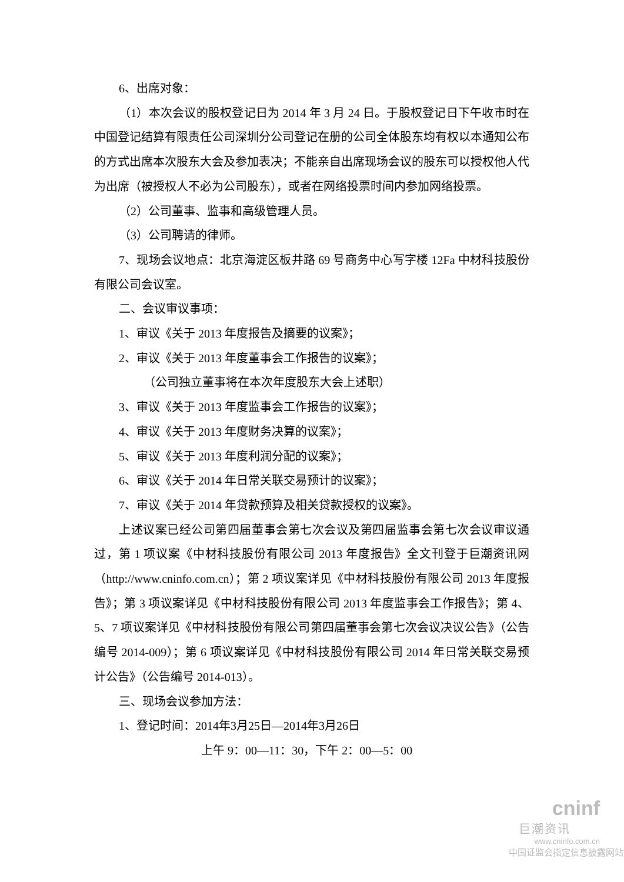6、出席对象：
（1）本次会议的股权登记日为 2014 年 3 月 24 日。于股权登记日下午收市时在中国登记结算有限责任公司深圳分公司登记在册的公司全体股东均有权以本通知公布的方式出席本次股东大会及参加表决；不能亲自出席现场会议的股东可以授权他人代为出席（被授权人不必为公司股东），或者在网络投票时间内参加网络投票。
（2）公司董事、监事和高级管理人员。
（3）公司聘请的律师。
7、现场会议地点：北京海淀区板井路 69 号商务中心写字楼 12Fa 中材科技股份有限公司会议室。
二、会议审议事项：
1、审议《关于 2013 年度报告及摘要的议案》；
2、审议《关于 2013 年度董事会工作报告的议案》；
（公司独立董事将在本次年度股东大会上述职）
3、审议《关于 2013 年度监事会工作报告的议案》；
4、审议《关于 2013 年度财务决算的议案》；
5、审议《关于 2013 年度利润分配的议案》；
6、审议《关于 2014 年日常关联交易预计的议案》；
7、审议《关于 2014 年贷款预算及相关贷款授权的议案》。
上述议案已经公司第四届董事会第七次会议及第四届监事会第七次会议审议通过，第 1 项议案《中材科技股份有限公司 2013 年度报告》全文刊登于巨潮资讯网（http://www.cninfo.com.cn）；第 2 项议案详见《中材科技股份有限公司 2013 年度报告》；第 3 项议案详见《中材科技股份有限公司 2013 年度监事会工作报告》；第 4、5、7 项议案详见《中材科技股份有限公司第四届董事会第七次会议决议公告》（公告编号 2014-009）；第 6 项议案详见《中材科技股份有限公司 2014 年日常关联交易预计公告》（公告编号 2014-013）。
三、现场会议参加方法：
1、登记时间：2014年3月25日—2014年3月26日
上午 9：00—11：30，下午 2：00—5：00
cninf
巨潮资讯
www.cninfo.com.cn
中国证监会指定信息披露网站